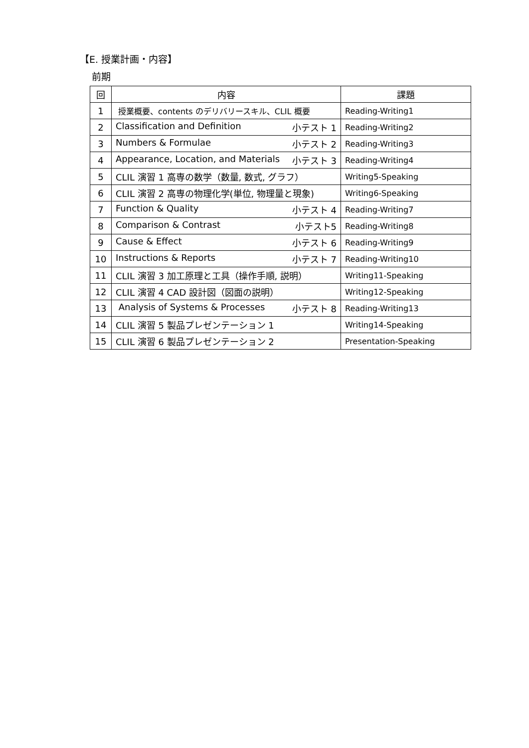【E. 授業計画・内容】
前期
| 回 | 内容 | 課題 |
| --- | --- | --- |
| 1 | 授業概要、contents のデリバリースキル、CLIL 概要 | Reading-Writing1 |
| 2 | Classification and Definition 小テスト 1 | Reading-Writing2 |
| 3 | Numbers & Formulae 小テスト 2 | Reading-Writing3 |
| 4 | Appearance, Location, and Materials 小テスト 3 | Reading-Writing4 |
| 5 | CLIL 演習 1 高専の数学（数量, 数式, グラフ） | Writing5-Speaking |
| 6 | CLIL 演習 2 高専の物理化学(単位, 物理量と現象) | Writing6-Speaking |
| 7 | Function & Quality 小テスト 4 | Reading-Writing7 |
| 8 | Comparison & Contrast 小テスト5 | Reading-Writing8 |
| 9 | Cause & Effect 小テスト 6 | Reading-Writing9 |
| 10 | Instructions & Reports 小テスト 7 | Reading-Writing10 |
| 11 | CLIL 演習 3 加工原理と工具（操作手順, 説明） | Writing11-Speaking |
| 12 | CLIL 演習 4 CAD 設計図（図面の説明） | Writing12-Speaking |
| 13 | Analysis of Systems & Processes 小テスト 8 | Reading-Writing13 |
| 14 | CLIL 演習 5 製品プレゼンテーション 1 | Writing14-Speaking |
| 15 | CLIL 演習 6 製品プレゼンテーション 2 | Presentation-Speaking |